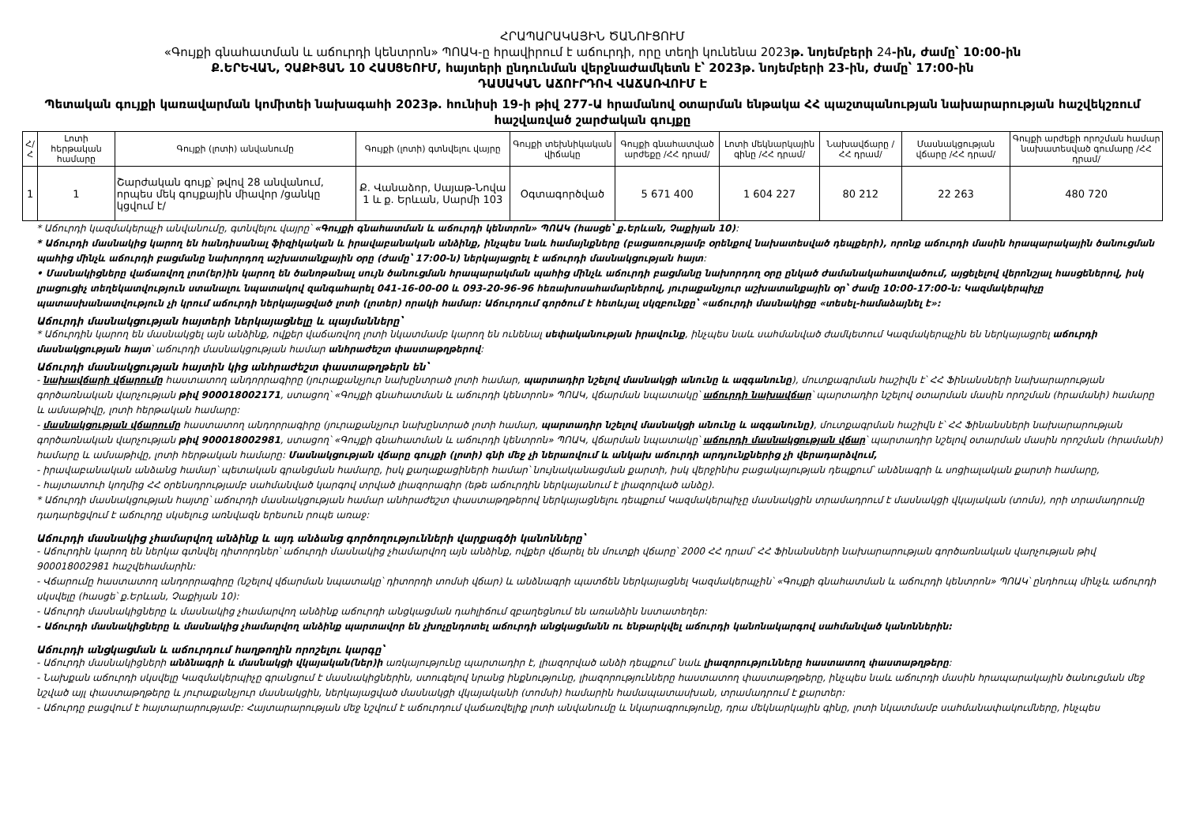ՀՐԱՊԱՐԱԿԱՅԻՆ ԾԱՆՈՒՑՈՒՄ
«Գույքի գնահատման և աճուրդի կենտրոն» ՊՈԱԿ-ը հրավիրում է աճուրդի, որը տեղի կունենա 2023թ. նոյեմբերի 24-ին, ժամը՝ 10:00-ին
Ք.ԵՐԵՎԱՆ, ՉԱՔԻՅԱՆ 10 ՀԱՍՑԵՈՒՄ, հայտերի ընդունման վերջնաժամկետն է՝ 2023թ. նոյեմբերի 23-ին, ժամը՝ 17:00-ին
ԴԱՍԱԿԱՆ ԱՃՈՒՐԴՈՎ ՎԱՃԱՌՎՈՒՄ Է
Պետական գույքի կառավարման կոմիտեի նախագահի 2023թ. հունիսի 19-ի թիվ 277-Ա հրամանով օտարման ենթակա ՀՀ պաշտպանության նախարարության հաշվեկշռում հաշվառված շարժական գույքը
| Հ/Հ | Լոտի հերթական համարը | Գույքի (լոտի) անվանումը | Գույքի (լոտի) գտնվելու վայրը | Գույքի տեխնիկական վիճակը | Գույքի գնահատված արժեքը /ՀՀ դրամ/ | Լոտի մեկնարկային գինը /ՀՀ դրամ/ | Նախավճարը /ՀՀ դրամ/ | Մասնակցության վճարը /ՀՀ դրամ/ | Գույքի արժեքի որոշման համար նախատեսված գումարը /ՀՀ դրամ/ |
| --- | --- | --- | --- | --- | --- | --- | --- | --- | --- |
| 1 | 1 | Շարժական գույք՝ թվով 28 անվանում, որպես մեկ գույքային միավոր /ցանկը կցվում է/ | Ք. Վանաձոր, Սայաթ-Նովա 1 և ք. Երևան, Սարմի 103 | Օգտագործված | 5 671 400 | 1 604 227 | 80 212 | 22 263 | 480 720 |
* Աճուրդի կազմակերպչի անվանումը, գտնվելու վայրը՝ «Գույքի գնահատման և աճուրդի կենտրոն» ՊՈԱԿ (հասցե՝ ք.Երևան, Չաքիյան 10):
* Աճուրդի մասնակից կարող են հանդիսանալ ֆիզիկական և իրավաբանական անձինք, ինչպես նաև համայնքները (բացառությամբ օրենքով նախատեսված դեպքերի), որոնք աճուրդի մասին հրապարակային ծանուցման պահից մինչև աճուրդի բացմանը նախորդող աշխատանքային օրը (ժամը՝ 17:00-ն) ներկայացրել է աճուրդի մասնակցության հայտ:
• Մասնակիցները վաճառվող լոտ(եր)ին կարող են ծանոթանալ սույն ծանուցման հրապարակման պահից մինչև աճուրդի բացմանը նախորդող օրը ընկած ժամանակահատվածում, այցելելով վերոնշյալ հասցեներով, իսկ լրացուցիչ տեղեկատվություն ստանալու նպատակով զանգահարել 041-16-00-00 և 093-20-96-96 հեռախոսահամարներով, յուրաքանչյուր աշխատանքային օր՝ ժամը 10:00-17:00-ն: Կազմակերպիչը պատասխանատվություն չի կրում աճուրդի ներկայացված լոտի (լոտեր) որակի համար: Աճուրդում գործում է հետևյալ սկզբունքը՝ «աճուրդի մասնակիցը «տեսել-համաձայնել է»:
Աճուրդի մասնակցության հայտերի ներկայացնելը և պայմանները՝
* Աճուրդին կարող են մասնակցել այն անձինք, ովքեր վաճառվող լոտի նկատմամբ կարող են ունենալ սեփականության իրավունք, ինչպես նաև սահմանված ժամկետում Կազմակերպչին են ներկայացրել աճուրդի մասնակցության հայտ՝ աճուրդի մասնակցության համար անհրաժեշտ փաստաթղթերով:
Աճուրդի մասնակցության հայտին կից անհրաժեշտ փաստաթղթերն են՝
- նախավճարի վճարումը հաստատող անդորրագիրը (յուրաքանչյուր նախընտրած լոտի համար, պարտադիր նշելով մասնակցի անունը և ազգանունը), մուտքագրման հաշիվն է՝ ՀՀ Ֆինանսների նախարարության գործառնական վարչության թիվ 900018002171, ստացող՝ «Գույքի գնահատման և աճուրդի կենտրոն» ՊՈԱԿ, վճարման նպատակը՝ աճուրդի նախավճար՝ պարտադիր նշելով օտարման մասին որոշման (հրամանի) համարը և ամսաթիվը, լոտի հերթական համարը:
- մասնակցության վճարումը հաստատող անդորրագիրը (յուրաքանչյուր նախընտրած լոտի համար, պարտադիր նշելով մասնակցի անունը և ազգանունը), մուտքագրման հաշիվն է՝ ՀՀ Ֆինանսների նախարարության գործառնական վարչության թիվ 900018002981, ստացող՝ «Գույքի գնահատման և աճուրդի կենտրոն» ՊՈԱԿ, վճարման նպատակը՝ աճուրդի մասնակցության վճար՝ պարտադիր նշելով օտարման մասին որոշման (հրամանի) համարը և ամսաթիվը, լոտի հերթական համարը: Մասնակցության վճարը գույքի (լոտի) գնի մեջ չի ներառվում և անկախ աճուրդի արդյունքներից չի վերադարձվում,
- իրավաբանական անձանց համար՝ պետական գրանցման համարը, իսկ քաղաքացիների համար՝ նույնականացման քարտի, իսկ վերջինիս բացակայության դեպքում՝ անձնագրի և սոցիալական քարտի համարը,
- հայտատուի կողմից ՀՀ օրենսդրությամբ սահմանված կարգով տրված լիազորագիր (եթե աճուրդին ներկայանում է լիազորված անձը).
* Աճուրդի մասնակցության հայտը՝ աճուրդի մասնակցության համար անհրաժեշտ փաստաթղթերով ներկայացնելու դեպքում Կազմակերպիչը մասնակցին տրամադրում է մասնակցի վկայական (տոմս), որի տրամադրումը դադարեցվում է աճուրդը սկսելուց առնվազն երեսուն րոպե առաջ:
Աճուրդի մասնակից չհամարվող անձինք և այդ անձանց գործողությունների վարքագծի կանոնները՝
- Աճուրդին կարող են ներկա գտնվել դիտորդներ՝ աճուրդի մասնակից չհամարվող այն անձինք, ովքեր վճարել են մուտքի վճարը՝ 2000 ՀՀ դրամ՝ ՀՀ Ֆինանսների նախարարության գործառնական վարչության թիվ 900018002981 հաշվեհամարին:
- Վճարումը հաստատող անդորրագիրը (նշելով վճարման նպատակը՝ դիտորդի տոմսի վճար) և անձնագրի պատճեն ներկայացնել Կազմակերպչին՝ «Գույքի գնահատման և աճուրդի կենտրոն» ՊՈԱԿ՝ ընդհուպ մինչև աճուրդի սկսվելը (հասցե՝ ք.Երևան, Չաքիյան 10):
- Աճուրդի մասնակիցները և մասնակից չհամարվող անձինք աճուրդի անցկացման դահլիճում զբաղեցնում են առանձին նստատեղեր:
- Աճուրդի մասնակիցները և մասնակից չհամարվող անձինք պարտավոր են չխոչընդոտել աճուրդի անցկացմանն ու ենթարկվել աճուրդի կանոնակարգով սահմանված կանոններին:
Աճուրդի անցկացման և աճուրդում հաղթողին որոշելու կարգը՝
- Աճուրդի մասնակիցների անձնագրի և մասնակցի վկայական(ներ)ի առկայությունը պարտադիր է, լիազորված անձի դեպքում՝ նաև լիազորությունները հաստատող փաստաթղթերը:
- Նախքան աճուրդի սկսվելը Կազմակերպիչը գրանցում է մասնակիցներին, ստուգելով նրանց ինքնությունը, լիազորությունները հաստատող փաստաթղթերը, ինչպես նաև աճուրդի մասին հրապարակային ծանուցման մեջ նշված այլ փաստաթղթերը և յուրաքանչյուր մասնակցին, ներկայացված մասնակցի վկայականի (տոմսի) համարին համապատասխան, տրամադրում է քարտեր:
- Աճուրդը բացվում է հայտարարությամբ: Հայտարարության մեջ նշվում է աճուրդում վաճառվելիք լոտի անվանումը և նկարագրությունը, դրա մեկնարկային գինը, լոտի նկատմամբ սահմանափակումները, ինչպես